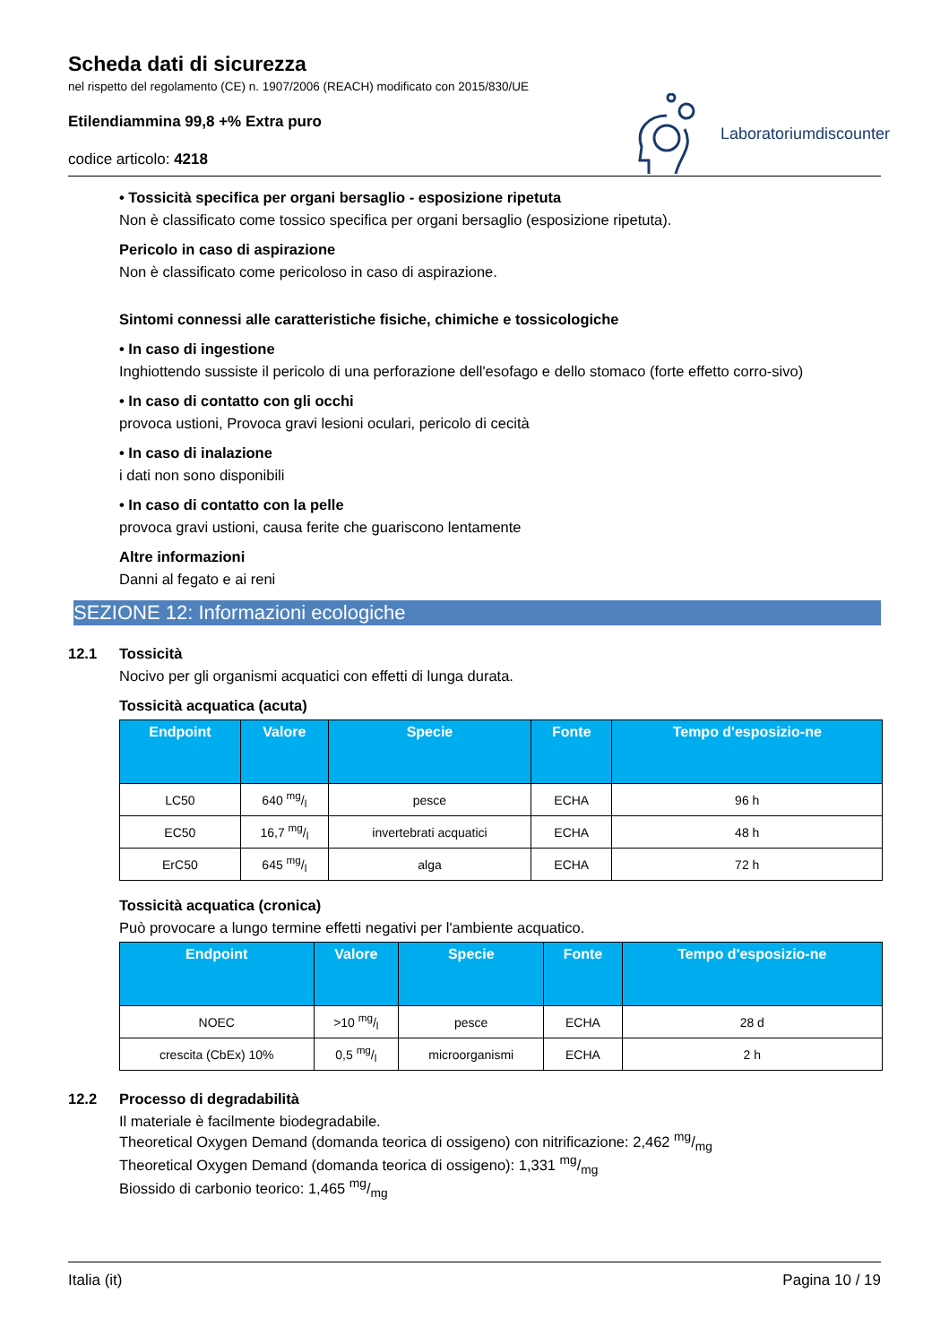Scheda dati di sicurezza
nel rispetto del regolamento (CE) n. 1907/2006 (REACH) modificato con 2015/830/UE
Etilendiammina 99,8 +% Extra puro
codice articolo: 4218
Laboratoriumdiscounter
• Tossicità specifica per organi bersaglio - esposizione ripetuta
Non è classificato come tossico specifica per organi bersaglio (esposizione ripetuta).
Pericolo in caso di aspirazione
Non è classificato come pericoloso in caso di aspirazione.
Sintomi connessi alle caratteristiche fisiche, chimiche e tossicologiche
• In caso di ingestione
Inghiottendo sussiste il pericolo di una perforazione dell'esofago e dello stomaco (forte effetto corro-sivo)
• In caso di contatto con gli occhi
provoca ustioni, Provoca gravi lesioni oculari, pericolo di cecità
• In caso di inalazione
i dati non sono disponibili
• In caso di contatto con la pelle
provoca gravi ustioni, causa ferite che guariscono lentamente
Altre informazioni
Danni al fegato e ai reni
SEZIONE 12: Informazioni ecologiche
12.1 Tossicità
Nocivo per gli organismi acquatici con effetti di lunga durata.
Tossicità acquatica (acuta)
| Endpoint | Valore | Specie | Fonte | Tempo d'esposizio-ne |
| --- | --- | --- | --- | --- |
| LC50 | 640 mg/l | pesce | ECHA | 96 h |
| EC50 | 16,7 mg/l | invertebrati acquatici | ECHA | 48 h |
| ErC50 | 645 mg/l | alga | ECHA | 72 h |
Tossicità acquatica (cronica)
Può provocare a lungo termine effetti negativi per l'ambiente acquatico.
| Endpoint | Valore | Specie | Fonte | Tempo d'esposizio-ne |
| --- | --- | --- | --- | --- |
| NOEC | >10 mg/l | pesce | ECHA | 28 d |
| crescita (CbEx) 10% | 0,5 mg/l | microorganismi | ECHA | 2 h |
12.2 Processo di degradabilità
Il materiale è facilmente biodegradabile.
Theoretical Oxygen Demand (domanda teorica di ossigeno) con nitrificazione: 2,462 mg/mg
Theoretical Oxygen Demand (domanda teorica di ossigeno): 1,331 mg/mg
Biossido di carbonio teorico: 1,465 mg/mg
Italia (it) Pagina 10 / 19